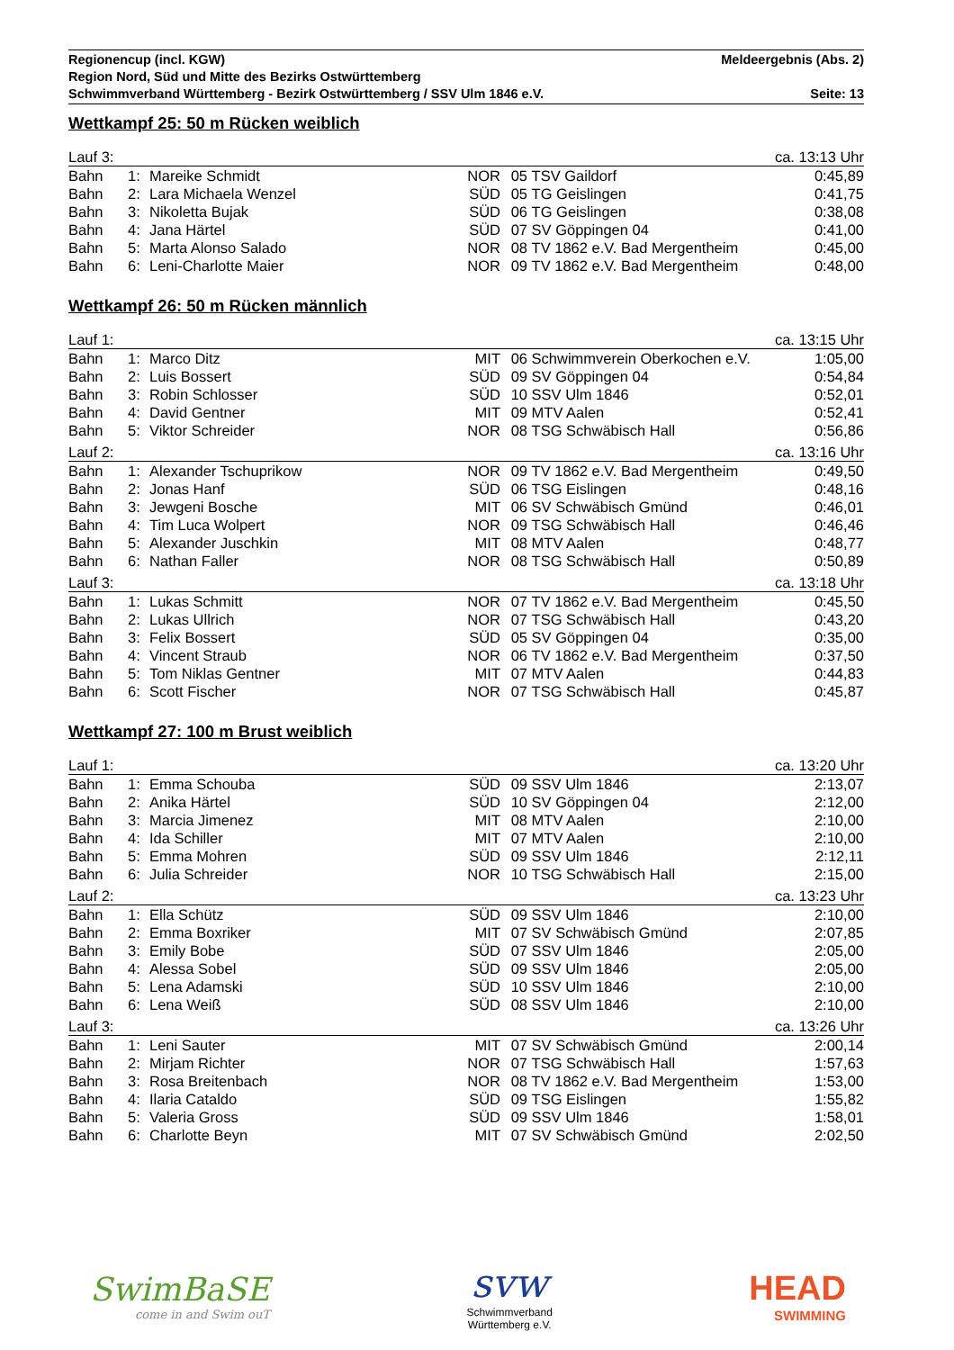Regionencup (incl. KGW) Meldeergebnis (Abs. 2)
Region Nord, Süd und Mitte des Bezirks Ostwürttemberg
Schwimmverband Württemberg - Bezirk Ostwürttemberg / SSV Ulm 1846 e.V. Seite: 13
Wettkampf 25: 50 m Rücken weiblich
| Lauf 3: | | | ca. 13:13 Uhr | | | |
| Bahn | 1: | Mareike Schmidt | NOR | 05 | TSV Gaildorf | 0:45,89 |
| Bahn | 2: | Lara Michaela Wenzel | SÜD | 05 | TG Geislingen | 0:41,75 |
| Bahn | 3: | Nikoletta Bujak | SÜD | 06 | TG Geislingen | 0:38,08 |
| Bahn | 4: | Jana Härtel | SÜD | 07 | SV Göppingen 04 | 0:41,00 |
| Bahn | 5: | Marta Alonso Salado | NOR | 08 | TV 1862 e.V. Bad Mergentheim | 0:45,00 |
| Bahn | 6: | Leni-Charlotte Maier | NOR | 09 | TV 1862 e.V. Bad Mergentheim | 0:48,00 |
Wettkampf 26: 50 m Rücken männlich
| Lauf 1: | | | ca. 13:15 Uhr | | | |
| Bahn | 1: | Marco Ditz | MIT | 06 | Schwimmverein Oberkochen e.V. | 1:05,00 |
| Bahn | 2: | Luis Bossert | SÜD | 09 | SV Göppingen 04 | 0:54,84 |
| Bahn | 3: | Robin Schlosser | SÜD | 10 | SSV Ulm 1846 | 0:52,01 |
| Bahn | 4: | David Gentner | MIT | 09 | MTV Aalen | 0:52,41 |
| Bahn | 5: | Viktor Schreider | NOR | 08 | TSG Schwäbisch Hall | 0:56,86 |
| Lauf 2: | | | ca. 13:16 Uhr | | | |
| Bahn | 1: | Alexander Tschuprikow | NOR | 09 | TV 1862 e.V. Bad Mergentheim | 0:49,50 |
| Bahn | 2: | Jonas Hanf | SÜD | 06 | TSG Eislingen | 0:48,16 |
| Bahn | 3: | Jewgeni Bosche | MIT | 06 | SV Schwäbisch Gmünd | 0:46,01 |
| Bahn | 4: | Tim Luca Wolpert | NOR | 09 | TSG Schwäbisch Hall | 0:46,46 |
| Bahn | 5: | Alexander Juschkin | MIT | 08 | MTV Aalen | 0:48,77 |
| Bahn | 6: | Nathan Faller | NOR | 08 | TSG Schwäbisch Hall | 0:50,89 |
| Lauf 3: | | | ca. 13:18 Uhr | | | |
| Bahn | 1: | Lukas Schmitt | NOR | 07 | TV 1862 e.V. Bad Mergentheim | 0:45,50 |
| Bahn | 2: | Lukas Ullrich | NOR | 07 | TSG Schwäbisch Hall | 0:43,20 |
| Bahn | 3: | Felix Bossert | SÜD | 05 | SV Göppingen 04 | 0:35,00 |
| Bahn | 4: | Vincent Straub | NOR | 06 | TV 1862 e.V. Bad Mergentheim | 0:37,50 |
| Bahn | 5: | Tom Niklas Gentner | MIT | 07 | MTV Aalen | 0:44,83 |
| Bahn | 6: | Scott Fischer | NOR | 07 | TSG Schwäbisch Hall | 0:45,87 |
Wettkampf 27: 100 m Brust weiblich
| Lauf 1: | | | ca. 13:20 Uhr | | | |
| Bahn | 1: | Emma Schouba | SÜD | 09 | SSV Ulm 1846 | 2:13,07 |
| Bahn | 2: | Anika Härtel | SÜD | 10 | SV Göppingen 04 | 2:12,00 |
| Bahn | 3: | Marcia Jimenez | MIT | 08 | MTV Aalen | 2:10,00 |
| Bahn | 4: | Ida Schiller | MIT | 07 | MTV Aalen | 2:10,00 |
| Bahn | 5: | Emma Mohren | SÜD | 09 | SSV Ulm 1846 | 2:12,11 |
| Bahn | 6: | Julia Schreider | NOR | 10 | TSG Schwäbisch Hall | 2:15,00 |
| Lauf 2: | | | ca. 13:23 Uhr | | | |
| Bahn | 1: | Ella Schütz | SÜD | 09 | SSV Ulm 1846 | 2:10,00 |
| Bahn | 2: | Emma Boxriker | MIT | 07 | SV Schwäbisch Gmünd | 2:07,85 |
| Bahn | 3: | Emily Bobe | SÜD | 07 | SSV Ulm 1846 | 2:05,00 |
| Bahn | 4: | Alessa Sobel | SÜD | 09 | SSV Ulm 1846 | 2:05,00 |
| Bahn | 5: | Lena Adamski | SÜD | 10 | SSV Ulm 1846 | 2:10,00 |
| Bahn | 6: | Lena Weiß | SÜD | 08 | SSV Ulm 1846 | 2:10,00 |
| Lauf 3: | | | ca. 13:26 Uhr | | | |
| Bahn | 1: | Leni Sauter | MIT | 07 | SV Schwäbisch Gmünd | 2:00,14 |
| Bahn | 2: | Mirjam Richter | NOR | 07 | TSG Schwäbisch Hall | 1:57,63 |
| Bahn | 3: | Rosa Breitenbach | NOR | 08 | TV 1862 e.V. Bad Mergentheim | 1:53,00 |
| Bahn | 4: | Ilaria Cataldo | SÜD | 09 | TSG Eislingen | 1:55,82 |
| Bahn | 5: | Valeria Gross | SÜD | 09 | SSV Ulm 1846 | 1:58,01 |
| Bahn | 6: | Charlotte Beyn | MIT | 07 | SV Schwäbisch Gmünd | 2:02,50 |
SwimBaSE
come in and Swim ouT
svw
Schwimmverband
Württemberg e.V.
HEAD
SWIMMING